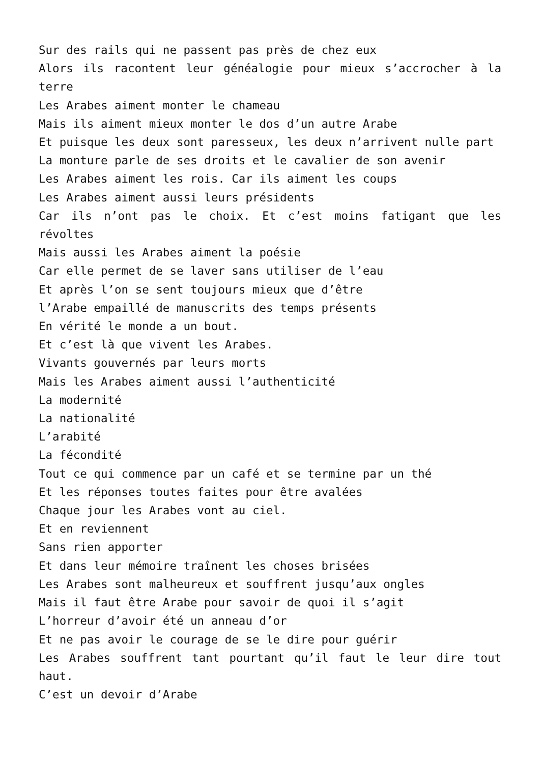Sur des rails qui ne passent pas près de chez eux
Alors ils racontent leur généalogie pour mieux s’accrocher à la terre
Les Arabes aiment monter le chameau
Mais ils aiment mieux monter le dos d’un autre Arabe
Et puisque les deux sont paresseux, les deux n’arrivent nulle part
La monture parle de ses droits et le cavalier de son avenir
Les Arabes aiment les rois. Car ils aiment les coups
Les Arabes aiment aussi leurs présidents
Car ils n’ont pas le choix. Et c’est moins fatigant que les révoltes
Mais aussi les Arabes aiment la poésie
Car elle permet de se laver sans utiliser de l’eau
Et après l’on se sent toujours mieux que d’être
l’Arabe empaillé de manuscrits des temps présents
En vérité le monde a un bout.
Et c’est là que vivent les Arabes.
Vivants gouvernés par leurs morts
Mais les Arabes aiment aussi l’authenticité
La modernité
La nationalité
L’arabité
La fécondité
Tout ce qui commence par un café et se termine par un thé
Et les réponses toutes faites pour être avalées
Chaque jour les Arabes vont au ciel.
Et en reviennent
Sans rien apporter
Et dans leur mémoire traînent les choses brisées
Les Arabes sont malheureux et souffrent jusqu’aux ongles
Mais il faut être Arabe pour savoir de quoi il s’agit
L’horreur d’avoir été un anneau d’or
Et ne pas avoir le courage de se le dire pour guérir
Les Arabes souffrent tant pourtant qu’il faut le leur dire tout haut.
C’est un devoir d’Arabe